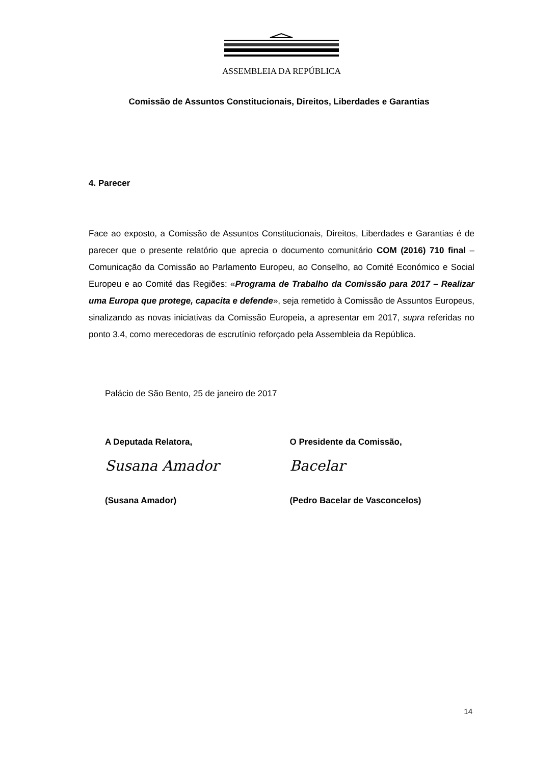ASSEMBLEIA DA REPÚBLICA
Comissão de Assuntos Constitucionais, Direitos, Liberdades e Garantias
4. Parecer
Face ao exposto, a Comissão de Assuntos Constitucionais, Direitos, Liberdades e Garantias é de parecer que o presente relatório que aprecia o documento comunitário COM (2016) 710 final – Comunicação da Comissão ao Parlamento Europeu, ao Conselho, ao Comité Económico e Social Europeu e ao Comité das Regiões: «Programa de Trabalho da Comissão para 2017 – Realizar uma Europa que protege, capacita e defende», seja remetido à Comissão de Assuntos Europeus, sinalizando as novas iniciativas da Comissão Europeia, a apresentar em 2017, supra referidas no ponto 3.4, como merecedoras de escrutínio reforçado pela Assembleia da República.
Palácio de São Bento, 25 de janeiro de 2017
A Deputada Relatora,
Susana Amador
(Susana Amador)
O Presidente da Comissão,
Bacelar
(Pedro Bacelar de Vasconcelos)
14